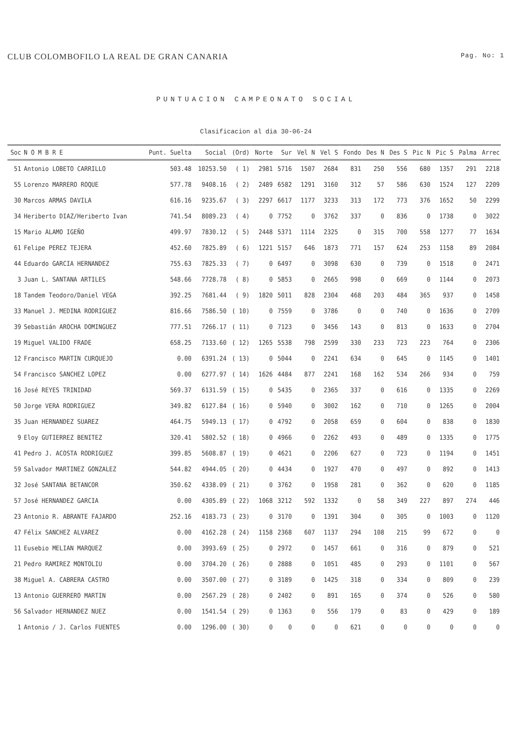CLUB COLOMBOFILO LA REAL DE GRAN CANARIA Pag. No: 1
PUNTUACION CAMPEONATO SOCIAL
Clasificacion al dia 30-06-24
| Soc | N O M B R E | Punt. Suelta | Social | (Ord) | Norte | Sur | Vel N | Vel S | Fondo | Des N | Des S | Pic N | Pic S | Palma | Arrec |
| --- | --- | --- | --- | --- | --- | --- | --- | --- | --- | --- | --- | --- | --- | --- | --- |
| 51 | Antonio LOBETO CARRILLO | 503.48 | 10253.50 | ( 1) | 2981 | 5716 | 1507 | 2684 | 831 | 250 | 556 | 680 | 1357 | 291 | 2218 |
| 55 | Lorenzo MARRERO ROQUE | 577.78 | 9408.16 | ( 2) | 2489 | 6582 | 1291 | 3160 | 312 | 57 | 586 | 630 | 1524 | 127 | 2209 |
| 30 | Marcos ARMAS DAVILA | 616.16 | 9235.67 | ( 3) | 2297 | 6617 | 1177 | 3233 | 313 | 172 | 773 | 376 | 1652 | 50 | 2299 |
| 34 | Heriberto DIAZ/Heriberto Ivan | 741.54 | 8089.23 | ( 4) | 0 | 7752 | 0 | 3762 | 337 | 0 | 836 | 0 | 1738 | 0 | 3022 |
| 15 | Mario ALAMO IGEÑO | 499.97 | 7830.12 | ( 5) | 2448 | 5371 | 1114 | 2325 | 0 | 315 | 700 | 558 | 1277 | 77 | 1634 |
| 61 | Felipe PEREZ TEJERA | 452.60 | 7825.89 | ( 6) | 1221 | 5157 | 646 | 1873 | 771 | 157 | 624 | 253 | 1158 | 89 | 2084 |
| 44 | Eduardo GARCIA HERNANDEZ | 755.63 | 7825.33 | ( 7) | 0 | 6497 | 0 | 3098 | 630 | 0 | 739 | 0 | 1518 | 0 | 2471 |
| 3 | Juan L. SANTANA ARTILES | 548.66 | 7728.78 | ( 8) | 0 | 5853 | 0 | 2665 | 998 | 0 | 669 | 0 | 1144 | 0 | 2073 |
| 18 | Tandem Teodoro/Daniel VEGA | 392.25 | 7681.44 | ( 9) | 1820 | 5011 | 828 | 2304 | 468 | 203 | 484 | 365 | 937 | 0 | 1458 |
| 33 | Manuel J. MEDINA RODRIGUEZ | 816.66 | 7586.50 | ( 10) | 0 | 7559 | 0 | 3786 | 0 | 0 | 740 | 0 | 1636 | 0 | 2709 |
| 39 | Sebastián AROCHA DOMINGUEZ | 777.51 | 7266.17 | ( 11) | 0 | 7123 | 0 | 3456 | 143 | 0 | 813 | 0 | 1633 | 0 | 2704 |
| 19 | Miguel VALIDO FRADE | 658.25 | 7133.60 | ( 12) | 1265 | 5538 | 798 | 2599 | 330 | 233 | 723 | 223 | 764 | 0 | 2306 |
| 12 | Francisco MARTIN CURQUEJO | 0.00 | 6391.24 | ( 13) | 0 | 5044 | 0 | 2241 | 634 | 0 | 645 | 0 | 1145 | 0 | 1401 |
| 54 | Francisco SANCHEZ LOPEZ | 0.00 | 6277.97 | ( 14) | 1626 | 4484 | 877 | 2241 | 168 | 162 | 534 | 266 | 934 | 0 | 759 |
| 16 | José REYES TRINIDAD | 569.37 | 6131.59 | ( 15) | 0 | 5435 | 0 | 2365 | 337 | 0 | 616 | 0 | 1335 | 0 | 2269 |
| 50 | Jorge VERA RODRIGUEZ | 349.82 | 6127.84 | ( 16) | 0 | 5940 | 0 | 3002 | 162 | 0 | 710 | 0 | 1265 | 0 | 2004 |
| 35 | Juan HERNANDEZ SUAREZ | 464.75 | 5949.13 | ( 17) | 0 | 4792 | 0 | 2058 | 659 | 0 | 604 | 0 | 838 | 0 | 1830 |
| 9 | Eloy GUTIERREZ BENITEZ | 320.41 | 5802.52 | ( 18) | 0 | 4966 | 0 | 2262 | 493 | 0 | 489 | 0 | 1335 | 0 | 1775 |
| 41 | Pedro J. ACOSTA RODRIGUEZ | 399.85 | 5608.87 | ( 19) | 0 | 4621 | 0 | 2206 | 627 | 0 | 723 | 0 | 1194 | 0 | 1451 |
| 59 | Salvador MARTINEZ GONZALEZ | 544.82 | 4944.05 | ( 20) | 0 | 4434 | 0 | 1927 | 470 | 0 | 497 | 0 | 892 | 0 | 1413 |
| 32 | José SANTANA BETANCOR | 350.62 | 4338.09 | ( 21) | 0 | 3762 | 0 | 1958 | 281 | 0 | 362 | 0 | 620 | 0 | 1185 |
| 57 | José HERNANDEZ GARCIA | 0.00 | 4305.89 | ( 22) | 1068 | 3212 | 592 | 1332 | 0 | 58 | 349 | 227 | 897 | 274 | 446 |
| 23 | Antonio R. ABRANTE FAJARDO | 252.16 | 4183.73 | ( 23) | 0 | 3170 | 0 | 1391 | 304 | 0 | 305 | 0 | 1003 | 0 | 1120 |
| 47 | Félix SANCHEZ ALVAREZ | 0.00 | 4162.28 | ( 24) | 1158 | 2368 | 607 | 1137 | 294 | 108 | 215 | 99 | 672 | 0 | 0 |
| 11 | Eusebio MELIAN MARQUEZ | 0.00 | 3993.69 | ( 25) | 0 | 2972 | 0 | 1457 | 661 | 0 | 316 | 0 | 879 | 0 | 521 |
| 21 | Pedro RAMIREZ MONTOLIU | 0.00 | 3704.20 | ( 26) | 0 | 2888 | 0 | 1051 | 485 | 0 | 293 | 0 | 1101 | 0 | 567 |
| 38 | Miguel A. CABRERA CASTRO | 0.00 | 3507.00 | ( 27) | 0 | 3189 | 0 | 1425 | 318 | 0 | 334 | 0 | 809 | 0 | 239 |
| 13 | Antonio GUERRERO MARTIN | 0.00 | 2567.29 | ( 28) | 0 | 2402 | 0 | 891 | 165 | 0 | 374 | 0 | 526 | 0 | 580 |
| 56 | Salvador HERNANDEZ NUEZ | 0.00 | 1541.54 | ( 29) | 0 | 1363 | 0 | 556 | 179 | 0 | 83 | 0 | 429 | 0 | 189 |
| 1 | Antonio / J. Carlos FUENTES | 0.00 | 1296.00 | ( 30) | 0 | 0 | 0 | 0 | 621 | 0 | 0 | 0 | 0 | 0 | 0 |